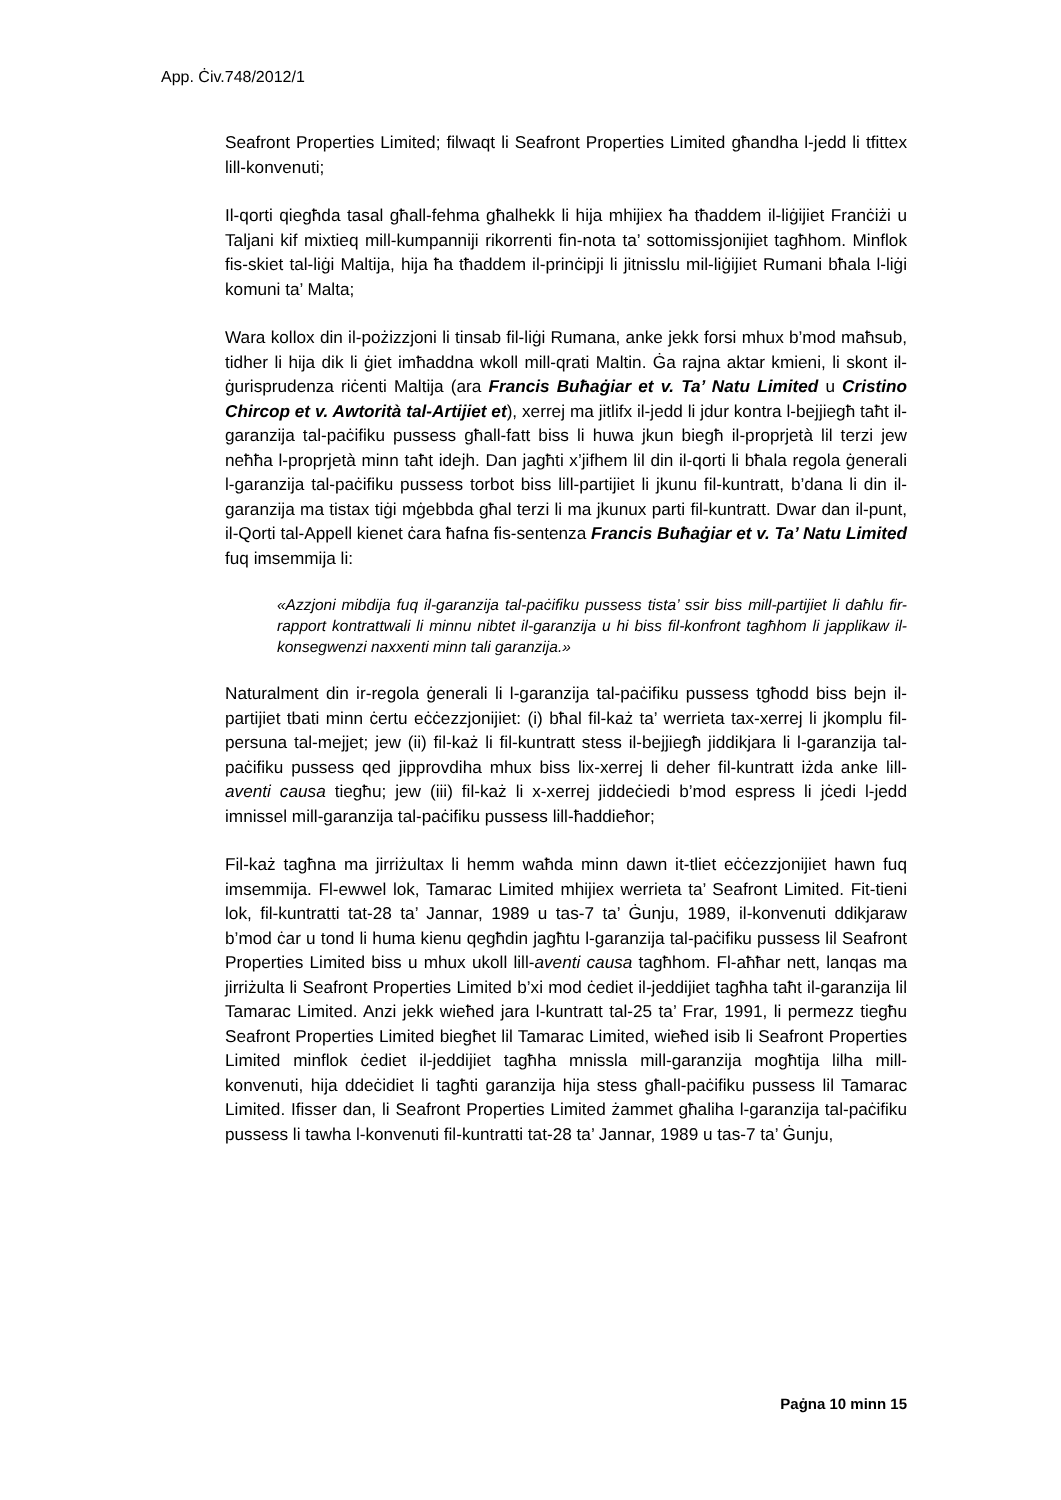App. Ċiv.748/2012/1
Seafront Properties Limited; filwaqt li Seafront Properties Limited għandha l-jedd li tfittex lill-konvenuti;
Il-qorti qiegħda tasal għall-fehma għalhekk li hija mhijiex ħa tħaddem il-liġijiet Franċiżi u Taljani kif mixtieq mill-kumpanniji rikorrenti fin-nota ta’ sottomissjonijiet tagħhom. Minflok fis-skiet tal-liġi Maltija, hija ħa tħaddem il-prinċipji li jitnisslu mil-liġijiet Rumani bħala l-liġi komuni ta’ Malta;
Wara kollox din il-pożizzjoni li tinsab fil-liġi Rumana, anke jekk forsi mhux b’mod maħsub, tidher li hija dik li ġiet imħaddna wkoll mill-qrati Maltin. Ġa rajna aktar kmieni, li skont il-ġurisprudenza riċenti Maltija (ara Francis Buħaġiar et v. Ta’ Natu Limited u Cristino Chircop et v. Awtorità tal-Artijiet et), xerrej ma jitlifx il-jedd li jdur kontra l-bejjiegħ taħt il-garanzija tal-paċifiku pussess għall-fatt biss li huwa jkun biegħ il-proprjetà lil terzi jew neħħa l-proprjetà minn taħt idejh. Dan jagħti x’jifhem lil din il-qorti li bħala regola ġenerali l-garanzija tal-paċifiku pussess torbot biss lill-partijiet li jkunu fil-kuntratt, b’dana li din il-garanzija ma tistax tiġi mġebbda għal terzi li ma jkunux parti fil-kuntratt. Dwar dan il-punt, il-Qorti tal-Appell kienet ċara ħafna fis-sentenza Francis Buħaġiar et v. Ta’ Natu Limited fuq imsemmija li:
«Azzjoni mibdija fuq il-garanzija tal-paċifiku pussess tista’ ssir biss mill-partijiet li daħlu fir-rapport kontrattwali li minnu nibtet il-garanzija u hi biss fil-konfront tagħhom li japplikaw il-konsegwenzi naxxenti minn tali garanzija.»
Naturalment din ir-regola ġenerali li l-garanzija tal-paċifiku pussess tgħodd biss bejn il-partijiet tbati minn ċertu eċċezzjonijiet: (i) bħal fil-każ ta’ werrieta tax-xerrej li jkomplu fil-persuna tal-mejjet; jew (ii) fil-każ li fil-kuntratt stess il-bejjiegħ jiddikjara li l-garanzija tal-paċifiku pussess qed jipprovdiha mhux biss lix-xerrej li deher fil-kuntratt iżda anke lill-aventi causa tiegħu; jew (iii) fil-każ li x-xerrej jiddeċiedi b’mod espress li jċedi l-jedd imnissel mill-garanzija tal-paċifiku pussess lill-ħaddieħor;
Fil-każ tagħna ma jirriżultax li hemm waħda minn dawn it-tliet eċċezzjonijiet hawn fuq imsemmija. Fl-ewwel lok, Tamarac Limited mhijiex werrieta ta’ Seafront Limited. Fit-tieni lok, fil-kuntratti tat-28 ta’ Jannar, 1989 u tas-7 ta’ Ġunju, 1989, il-konvenuti ddikjaraw b’mod ċar u tond li huma kienu qegħdin jagħtu l-garanzija tal-paċifiku pussess lil Seafront Properties Limited biss u mhux ukoll lill-aventi causa tagħhom. Fl-aħħar nett, lanqas ma jirriżulta li Seafront Properties Limited b’xi mod ċediet il-jeddijiet tagħha taħt il-garanzija lil Tamarac Limited. Anzi jekk wieħed jara l-kuntratt tal-25 ta’ Frar, 1991, li permezz tiegħu Seafront Properties Limited biegħet lil Tamarac Limited, wieħed isib li Seafront Properties Limited minflok ċediet il-jeddijiet tagħha mnissla mill-garanzija mogħtija lilha mill-konvenuti, hija ddeċidiet li tagħti garanzija hija stess għall-paċifiku pussess lil Tamarac Limited. Ifisser dan, li Seafront Properties Limited żammet għaliha l-garanzija tal-paċifiku pussess li tawha l-konvenuti fil-kuntratti tat-28 ta’ Jannar, 1989 u tas-7 ta’ Ġunju,
Paġna 10 minn 15